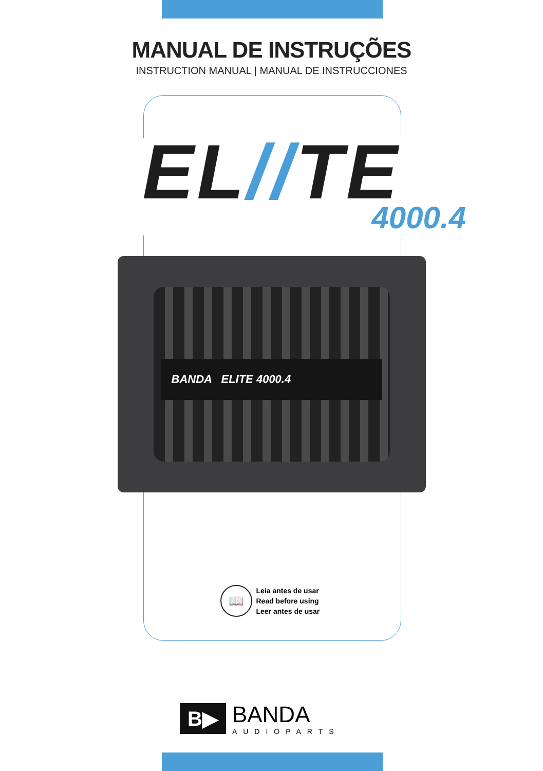MANUAL DE INSTRUÇÕES
INSTRUCTION MANUAL | MANUAL DE INSTRUCCIONES
EL//TE
4000.4
BANDA ELITE 4000.4
📖
Leia antes de usar
Read before using
Leer antes de usar
B▶
BANDA
AUDIOPARTS